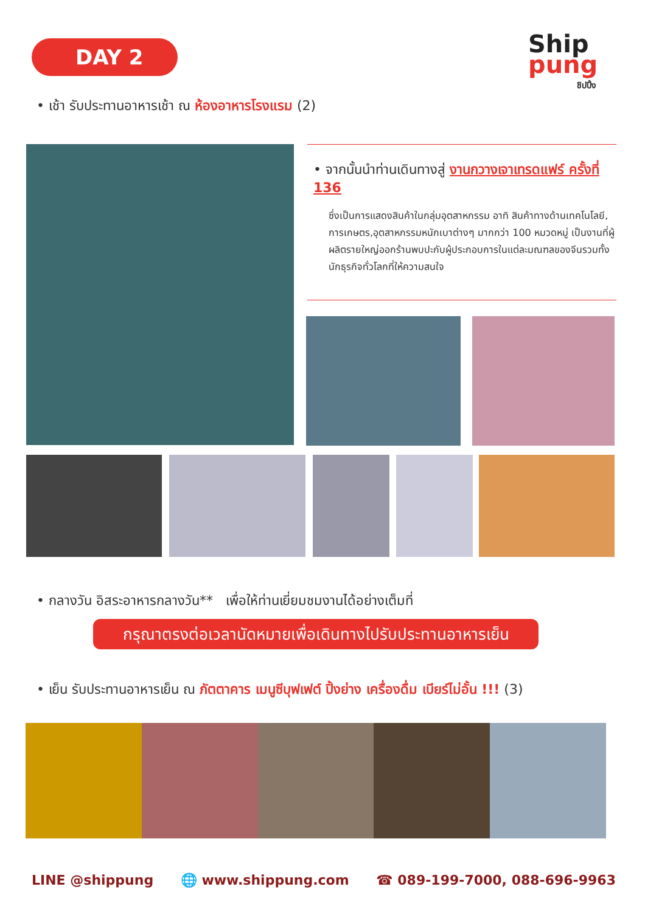DAY 2 Ship pung
ชิปปิ้ง
• เช้า รับประทานอาหารเช้า ณ ห้องอาหารโรงแรม (2)
• จากนั้นนำท่านเดินทางสู่ งานกวางเจาเทรดแฟร์ ครั้งที่ 136
ซึ่งเป็นการแสดงสินค้าในกลุ่มอุตสาหกรรม อาทิ สินค้าทางด้านเทคโนโลยี, การเกษตร,อุตสาหกรรมหนักเบาต่างๆ มากกว่า 100 หมวดหมู่ เป็นงานที่ผู้ผลิตรายใหญ่ออกร้านพบปะกับผู้ประกอบการในแต่ละมณฑลของจีนรวมทั้งนักธุรกิจทั่วโลกที่ให้ความสนใจ
• กลางวัน อิสระอาหารกลางวัน** เพื่อให้ท่านเยี่ยมชมงานได้อย่างเต็มที่
กรุณาตรงต่อเวลานัดหมายเพื่อเดินทางไปรับประทานอาหารเย็น
• เย็น รับประทานอาหารเย็น ณ ภัตตาคาร เมนูซีบุฟเฟต์ ปิ้งย่าง เครื่องดื่ม เบียร์ไม่อั้น !!! (3)
LINE @shippung 🌐 www.shippung.com ☎ 089-199-7000, 088-696-9963